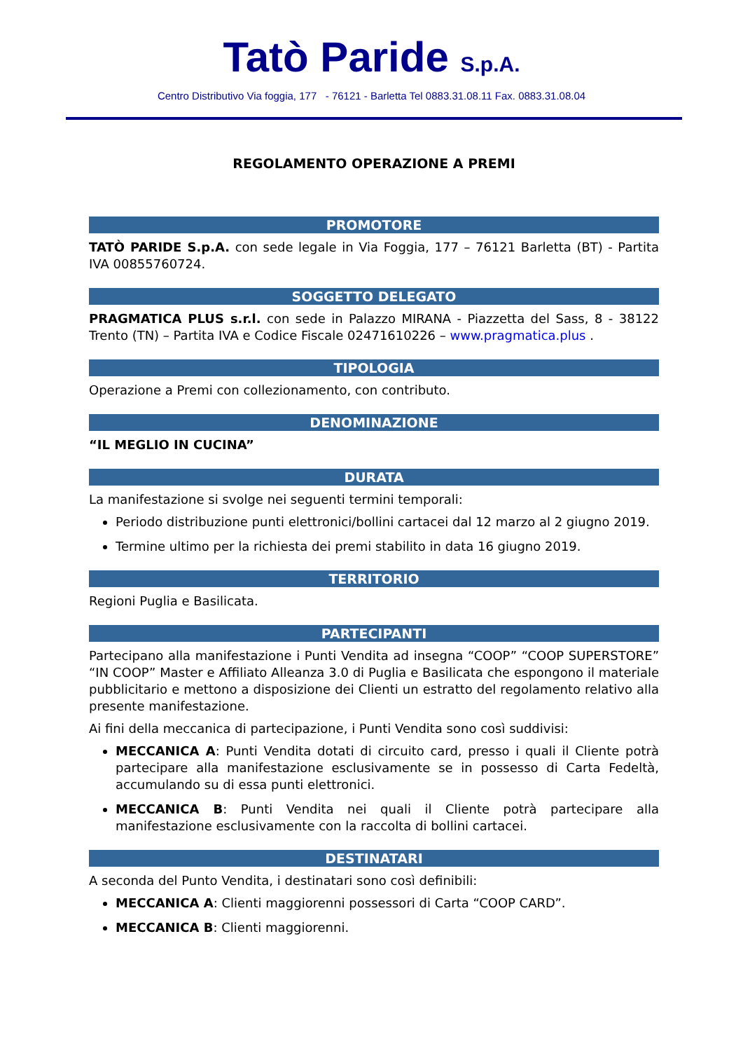Tatò Paride S.p.A.
Centro Distributivo Via foggia, 177 - 76121 - Barletta Tel 0883.31.08.11 Fax. 0883.31.08.04
REGOLAMENTO OPERAZIONE A PREMI
PROMOTORE
TATÒ PARIDE S.p.A. con sede legale in Via Foggia, 177 – 76121 Barletta (BT) - Partita IVA 00855760724.
SOGGETTO DELEGATO
PRAGMATICA PLUS s.r.l. con sede in Palazzo MIRANA - Piazzetta del Sass, 8 - 38122 Trento (TN) – Partita IVA e Codice Fiscale 02471610226 – www.pragmatica.plus .
TIPOLOGIA
Operazione a Premi con collezionamento, con contributo.
DENOMINAZIONE
“IL MEGLIO IN CUCINA”
DURATA
La manifestazione si svolge nei seguenti termini temporali:
Periodo distribuzione punti elettronici/bollini cartacei dal 12 marzo al 2 giugno 2019.
Termine ultimo per la richiesta dei premi stabilito in data 16 giugno 2019.
TERRITORIO
Regioni Puglia e Basilicata.
PARTECIPANTI
Partecipano alla manifestazione i Punti Vendita ad insegna “COOP” “COOP SUPERSTORE” “IN COOP” Master e Affiliato Alleanza 3.0 di Puglia e Basilicata che espongono il materiale pubblicitario e mettono a disposizione dei Clienti un estratto del regolamento relativo alla presente manifestazione.
Ai fini della meccanica di partecipazione, i Punti Vendita sono così suddivisi:
MECCANICA A: Punti Vendita dotati di circuito card, presso i quali il Cliente potrà partecipare alla manifestazione esclusivamente se in possesso di Carta Fedeltà, accumulando su di essa punti elettronici.
MECCANICA B: Punti Vendita nei quali il Cliente potrà partecipare alla manifestazione esclusivamente con la raccolta di bollini cartacei.
DESTINATARI
A seconda del Punto Vendita, i destinatari sono così definibili:
MECCANICA A: Clienti maggiorenni possessori di Carta “COOP CARD”.
MECCANICA B: Clienti maggiorenni.